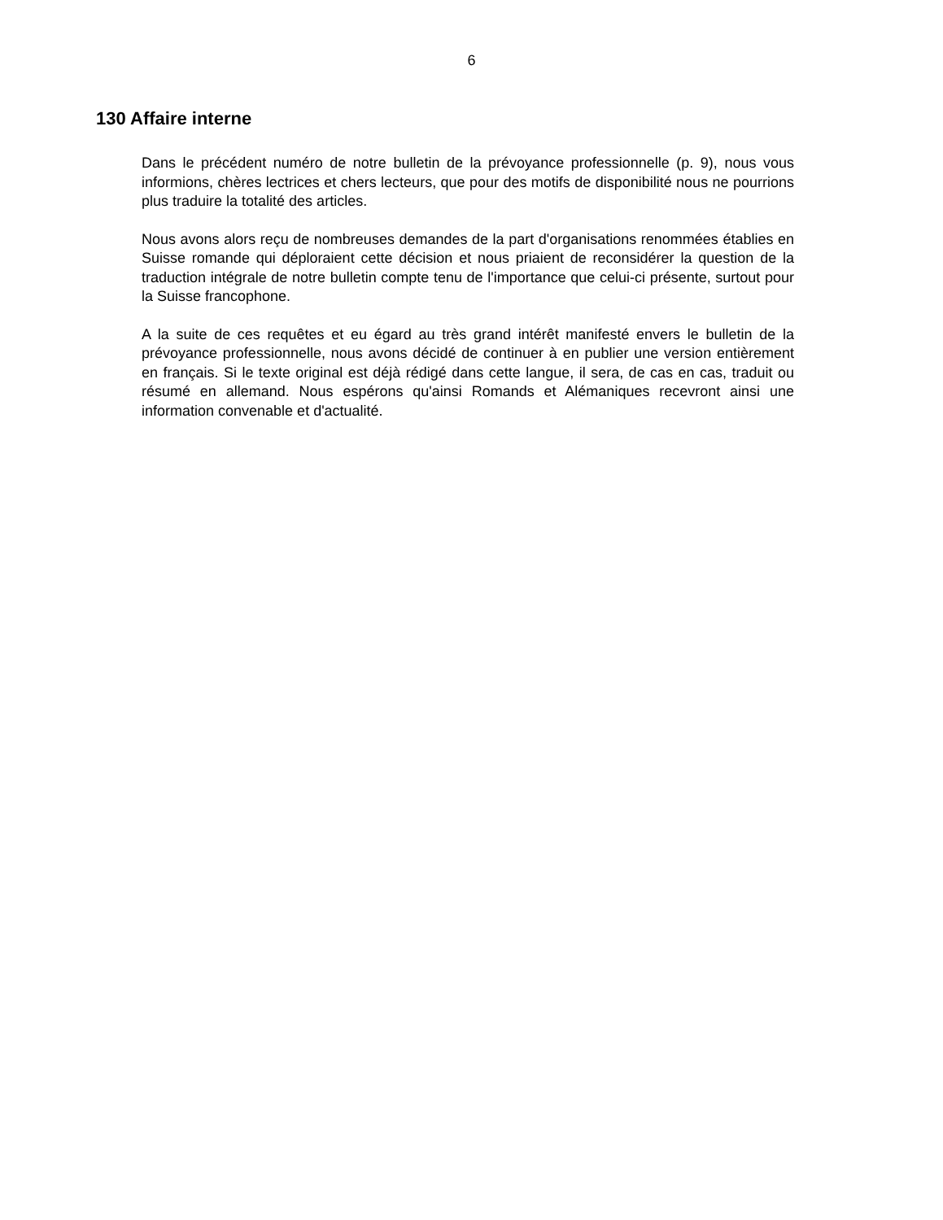6
130 Affaire interne
Dans le précédent numéro de notre bulletin de la prévoyance professionnelle (p. 9), nous vous informions, chères lectrices et chers lecteurs, que pour des motifs de disponibilité nous ne pourrions plus traduire la totalité des articles.
Nous avons alors reçu de nombreuses demandes de la part d'organisations renommées établies en Suisse romande qui déploraient cette décision et nous priaient de reconsidérer la question de la traduction intégrale de notre bulletin compte tenu de l'importance que celui-ci présente, surtout pour la Suisse francophone.
A la suite de ces requêtes et eu égard au très grand intérêt manifesté envers le bulletin de la prévoyance professionnelle, nous avons décidé de continuer à en publier une version entièrement en français. Si le texte original est déjà rédigé dans cette langue, il sera, de cas en cas, traduit ou résumé en allemand. Nous espérons qu'ainsi Romands et Alémaniques recevront ainsi une information convenable et d'actualité.